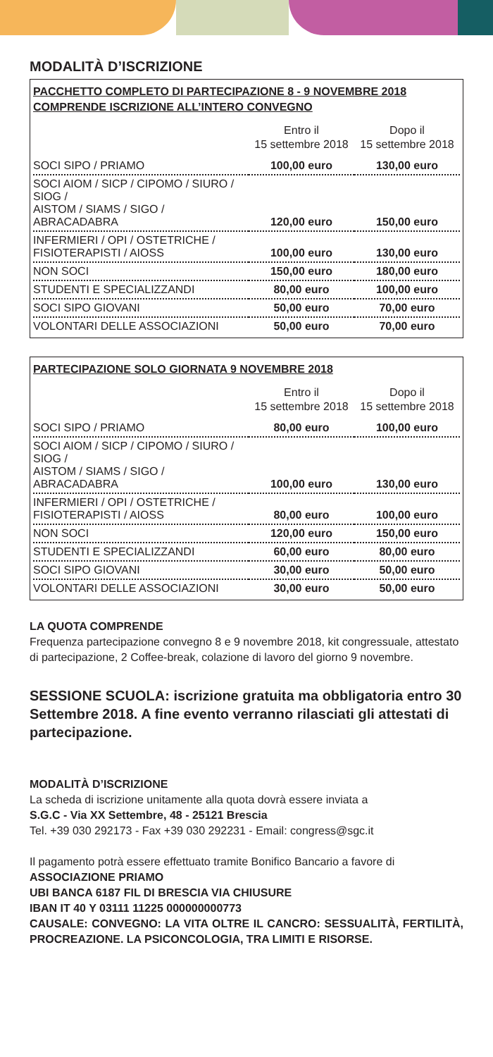MODALITÀ D’ISCRIZIONE
PACCHETTO COMPLETO DI PARTECIPAZIONE 8 - 9 NOVEMBRE 2018
COMPRENDE ISCRIZIONE ALL’INTERO CONVEGNO
| | Entro il 15 settembre 2018 | Dopo il 15 settembre 2018 |
| --- | --- | --- |
| SOCI SIPO / PRIAMO | 100,00 euro | 130,00 euro |
| SOCI AIOM / SICP / CIPOMO / SIURO / SIOG / AISTOM / SIAMS / SIGO / ABRACADABRA | 120,00 euro | 150,00 euro |
| INFERMIERI / OPI / OSTETRICHE / FISIOTERAPISTI / AIOSS | 100,00 euro | 130,00 euro |
| NON SOCI | 150,00 euro | 180,00 euro |
| STUDENTI E SPECIALIZZANDI | 80,00 euro | 100,00 euro |
| SOCI SIPO GIOVANI | 50,00 euro | 70,00 euro |
| VOLONTARI DELLE ASSOCIAZIONI | 50,00 euro | 70,00 euro |
PARTECIPAZIONE SOLO GIORNATA 9 NOVEMBRE 2018
| | Entro il 15 settembre 2018 | Dopo il 15 settembre 2018 |
| --- | --- | --- |
| SOCI SIPO / PRIAMO | 80,00 euro | 100,00 euro |
| SOCI AIOM / SICP / CIPOMO / SIURO / SIOG / AISTOM / SIAMS / SIGO / ABRACADABRA | 100,00 euro | 130,00 euro |
| INFERMIERI / OPI / OSTETRICHE / FISIOTERAPISTI / AIOSS | 80,00 euro | 100,00 euro |
| NON SOCI | 120,00 euro | 150,00 euro |
| STUDENTI E SPECIALIZZANDI | 60,00 euro | 80,00 euro |
| SOCI SIPO GIOVANI | 30,00 euro | 50,00 euro |
| VOLONTARI DELLE ASSOCIAZIONI | 30,00 euro | 50,00 euro |
LA QUOTA COMPRENDE
Frequenza partecipazione convegno 8 e 9 novembre 2018, kit congressuale, attestato di partecipazione, 2 Coffee-break, colazione di lavoro del giorno 9 novembre.
SESSIONE SCUOLA: iscrizione gratuita ma obbligatoria entro 30 Settembre 2018. A fine evento verranno rilasciati gli attestati di partecipazione.
MODALITÀ D’ISCRIZIONE
La scheda di iscrizione unitamente alla quota dovrà essere inviata a
S.G.C - Via XX Settembre, 48 - 25121 Brescia
Tel. +39 030 292173 - Fax +39 030 292231 - Email: congress@sgc.it
Il pagamento potrà essere effettuato tramite Bonifico Bancario a favore di
ASSOCIAZIONE PRIAMO
UBI BANCA 6187 FIL DI BRESCIA VIA CHIUSURE
IBAN IT 40 Y 03111 11225 000000000773
CAUSALE: CONVEGNO: LA VITA OLTRE IL CANCRO: SESSUALITÀ, FERTILITÀ, PROCREAZIONE. LA PSICONCOLOGIA, TRA LIMITI E RISORSE.